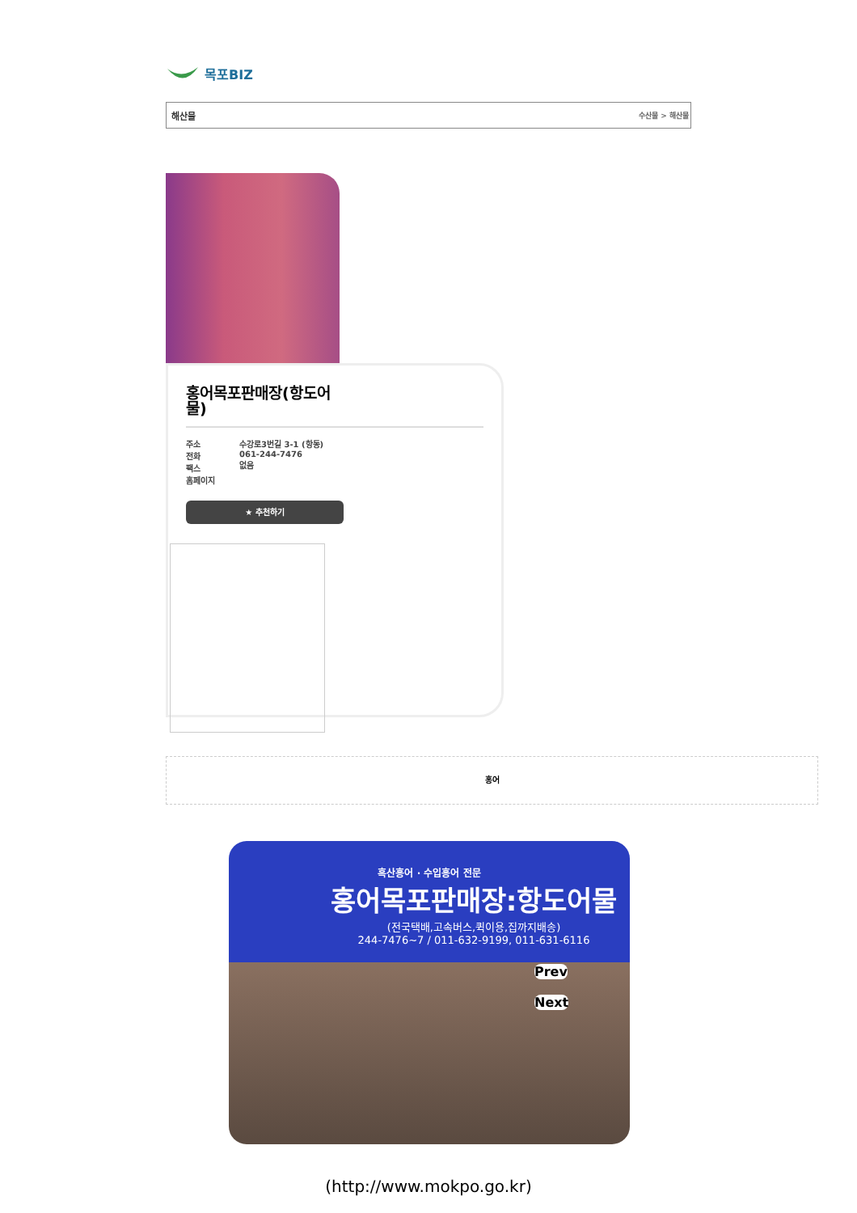목포BIZ
해산물 수산물 > 해산물
홍어목포판매장(항도어물)
주소
전화
팩스
홈페이지
수강로3번길 3-1 (항동)
061-244-7476
없음
★ 추천하기
홍어
흑산홍어 · 수입홍어 전문
홍어목포판매장:항도어물
(전국택배,고속버스,퀵이용,집까지배송)
244-7476~7 / 011-632-9199, 011-631-6116
Prev
Next
(http://www.mokpo.go.kr)